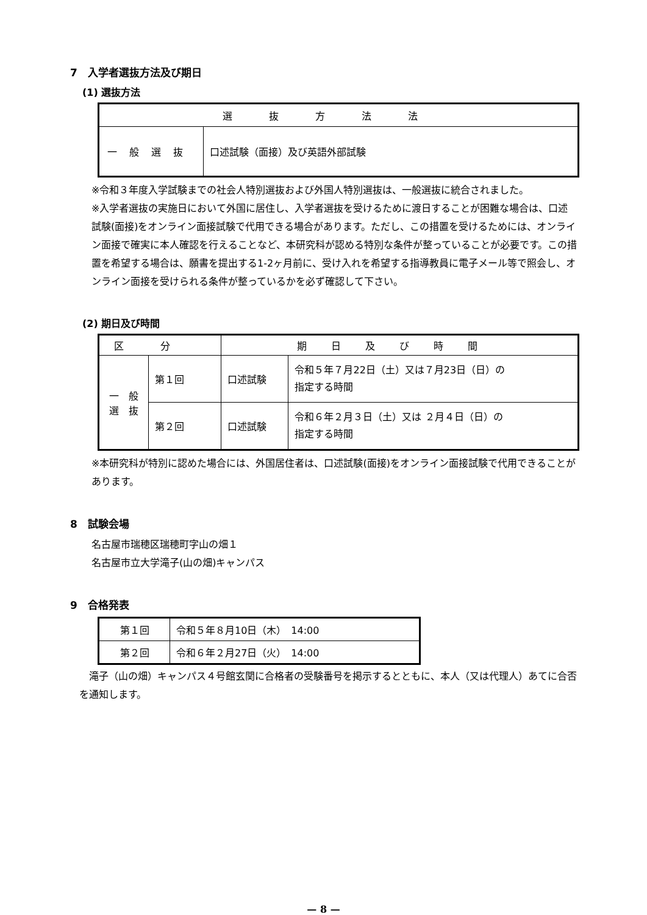7　入学者選抜方法及び期日
(1) 選抜方法
| 選抜方法法 | |
| --- | --- |
| 一般選抜 | 口述試験（面接）及び英語外部試験 |
※令和３年度入学試験までの社会人特別選抜および外国人特別選抜は、一般選抜に統合されました。
※入学者選抜の実施日において外国に居住し、入学者選抜を受けるために渡日することが困難な場合は、口述試験(面接)をオンライン面接試験で代用できる場合があります。ただし、この措置を受けるためには、オンライン面接で確実に本人確認を行えることなど、本研究科が認める特別な条件が整っていることが必要です。この措置を希望する場合は、願書を提出する1-2ヶ月前に、受け入れを希望する指導教員に電子メール等で照会し、オンライン面接を受けられる条件が整っているかを必ず確認して下さい。
(2) 期日及び時間
| 区分 | | 期日及び時間 | |
| --- | --- | --- | --- |
| 一 般 選 抜 | 第１回 | 口述試験 | 令和５年７月22日（土）又は７月23日（日）の 指定する時間 |
| | 第２回 | 口述試験 | 令和６年２月３日（土）又は ２月４日（日）の 指定する時間 |
※本研究科が特別に認めた場合には、外国居住者は、口述試験(面接)をオンライン面接試験で代用できることがあります。
8　試験会場
名古屋市瑞穂区瑞穂町字山の畑１
名古屋市立大学滝子(山の畑)キャンパス
9　合格発表
| 第１回 | 令和５年８月10日（木） 14:00 |
| 第２回 | 令和６年２月27日（火） 14:00 |
　滝子（山の畑）キャンパス４号館玄関に合格者の受験番号を掲示するとともに、本人（又は代理人）あてに合否を通知します。
— 8 —